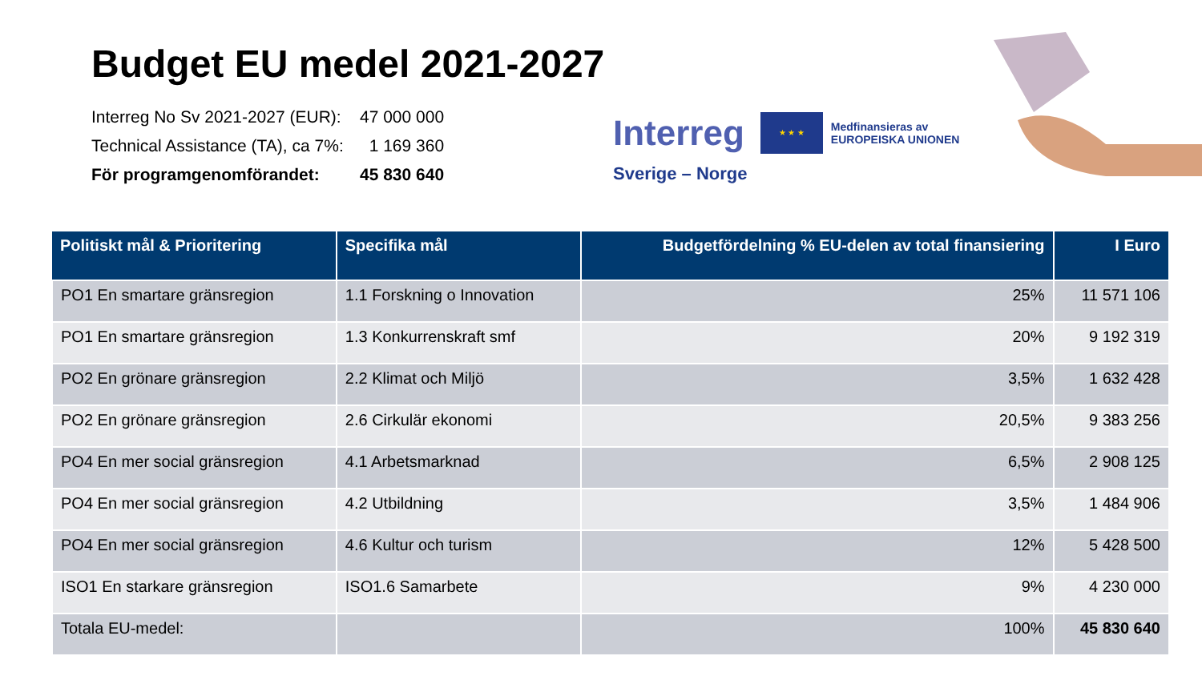Budget EU medel 2021-2027
Interreg No Sv 2021-2027 (EUR): 47 000 000
Technical Assistance (TA), ca 7%: 1 169 360
För programgenomförandet: 45 830 640
Interreg ★ ★ ★ Medfinansieras av
EUROPEISKA UNIONEN
Sverige – Norge
| Politiskt mål & Prioritering | Specifika mål | Budgetfördelning % EU-delen av total finansiering | I Euro |
| --- | --- | --- | --- |
| PO1 En smartare gränsregion | 1.1 Forskning o Innovation | 25% | 11 571 106 |
| PO1 En smartare gränsregion | 1.3 Konkurrenskraft smf | 20% | 9 192 319 |
| PO2 En grönare gränsregion | 2.2 Klimat och Miljö | 3,5% | 1 632 428 |
| PO2 En grönare gränsregion | 2.6 Cirkulär ekonomi | 20,5% | 9 383 256 |
| PO4 En mer social gränsregion | 4.1 Arbetsmarknad | 6,5% | 2 908 125 |
| PO4 En mer social gränsregion | 4.2 Utbildning | 3,5% | 1 484 906 |
| PO4 En mer social gränsregion | 4.6 Kultur och turism | 12% | 5 428 500 |
| ISO1 En starkare gränsregion | ISO1.6 Samarbete | 9% | 4 230 000 |
| Totala EU-medel: | | 100% | 45 830 640 |